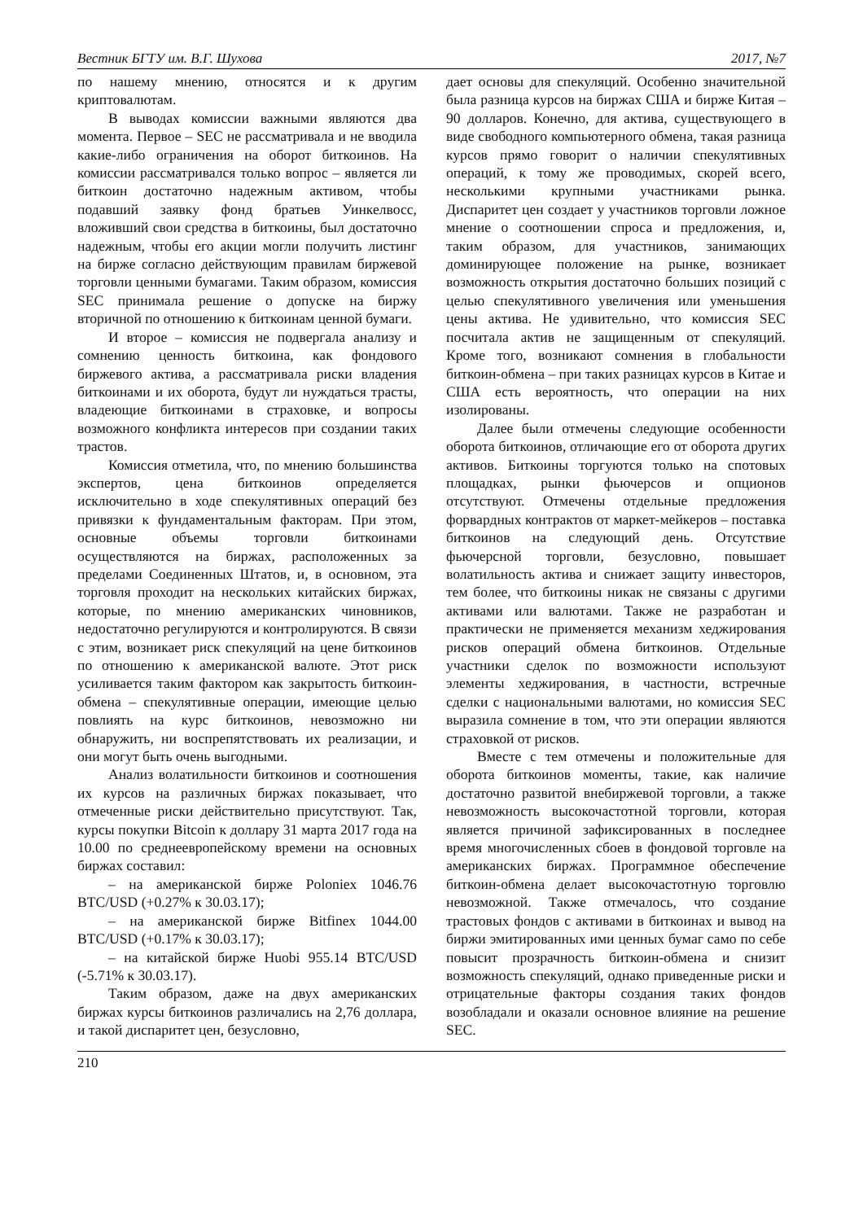Вестник БГТУ им. В.Г. Шухова 2017, №7
по нашему мнению, относятся и к другим криптовалютам.
В выводах комиссии важными являются два момента. Первое – SEC не рассматривала и не вводила какие-либо ограничения на оборот биткоинов. На комиссии рассматривался только вопрос – является ли биткоин достаточно надежным активом, чтобы подавший заявку фонд братьев Уинкелвосс, вложивший свои средства в биткоины, был достаточно надежным, чтобы его акции могли получить листинг на бирже согласно действующим правилам биржевой торговли ценными бумагами. Таким образом, комиссия SEC принимала решение о допуске на биржу вторичной по отношению к биткоинам ценной бумаги.
И второе – комиссия не подвергала анализу и сомнению ценность биткоина, как фондового биржевого актива, а рассматривала риски владения биткоинами и их оборота, будут ли нуждаться трасты, владеющие биткоинами в страховке, и вопросы возможного конфликта интересов при создании таких трастов.
Комиссия отметила, что, по мнению большинства экспертов, цена биткоинов определяется исключительно в ходе спекулятивных операций без привязки к фундаментальным факторам. При этом, основные объемы торговли биткоинами осуществляются на биржах, расположенных за пределами Соединенных Штатов, и, в основном, эта торговля проходит на нескольких китайских биржах, которые, по мнению американских чиновников, недостаточно регулируются и контролируются. В связи с этим, возникает риск спекуляций на цене биткоинов по отношению к американской валюте. Этот риск усиливается таким фактором как закрытость биткоин-обмена – спекулятивные операции, имеющие целью повлиять на курс биткоинов, невозможно ни обнаружить, ни воспрепятствовать их реализации, и они могут быть очень выгодными.
Анализ волатильности биткоинов и соотношения их курсов на различных биржах показывает, что отмеченные риски действительно присутствуют. Так, курсы покупки Bitcoin к доллару 31 марта 2017 года на 10.00 по среднеевропейскому времени на основных биржах составил:
– на американской бирже Poloniex 1046.76 BTC/USD (+0.27% к 30.03.17);
– на американской бирже Bitfinex 1044.00 BTC/USD (+0.17% к 30.03.17);
– на китайской бирже Huobi 955.14 BTC/USD (-5.71% к 30.03.17).
Таким образом, даже на двух американских биржах курсы биткоинов различались на 2,76 доллара, и такой диспаритет цен, безусловно,
дает основы для спекуляций. Особенно значительной была разница курсов на биржах США и бирже Китая – 90 долларов. Конечно, для актива, существующего в виде свободного компьютерного обмена, такая разница курсов прямо говорит о наличии спекулятивных операций, к тому же проводимых, скорей всего, несколькими крупными участниками рынка. Диспаритет цен создает у участников торговли ложное мнение о соотношении спроса и предложения, и, таким образом, для участников, занимающих доминирующее положение на рынке, возникает возможность открытия достаточно больших позиций с целью спекулятивного увеличения или уменьшения цены актива. Не удивительно, что комиссия SEC посчитала актив не защищенным от спекуляций. Кроме того, возникают сомнения в глобальности биткоин-обмена – при таких разницах курсов в Китае и США есть вероятность, что операции на них изолированы.
Далее были отмечены следующие особенности оборота биткоинов, отличающие его от оборота других активов. Биткоины торгуются только на спотовых площадках, рынки фьючерсов и опционов отсутствуют. Отмечены отдельные предложения форвардных контрактов от маркет-мейкеров – поставка биткоинов на следующий день. Отсутствие фьючерсной торговли, безусловно, повышает волатильность актива и снижает защиту инвесторов, тем более, что биткоины никак не связаны с другими активами или валютами. Также не разработан и практически не применяется механизм хеджирования рисков операций обмена биткоинов. Отдельные участники сделок по возможности используют элементы хеджирования, в частности, встречные сделки с национальными валютами, но комиссия SEC выразила сомнение в том, что эти операции являются страховкой от рисков.
Вместе с тем отмечены и положительные для оборота биткоинов моменты, такие, как наличие достаточно развитой внебиржевой торговли, а также невозможность высокочастотной торговли, которая является причиной зафиксированных в последнее время многочисленных сбоев в фондовой торговле на американских биржах. Программное обеспечение биткоин-обмена делает высокочастотную торговлю невозможной. Также отмечалось, что создание трастовых фондов с активами в биткоинах и вывод на биржи эмитированных ими ценных бумаг само по себе повысит прозрачность биткоин-обмена и снизит возможность спекуляций, однако приведенные риски и отрицательные факторы создания таких фондов возобладали и оказали основное влияние на решение SEC.
210